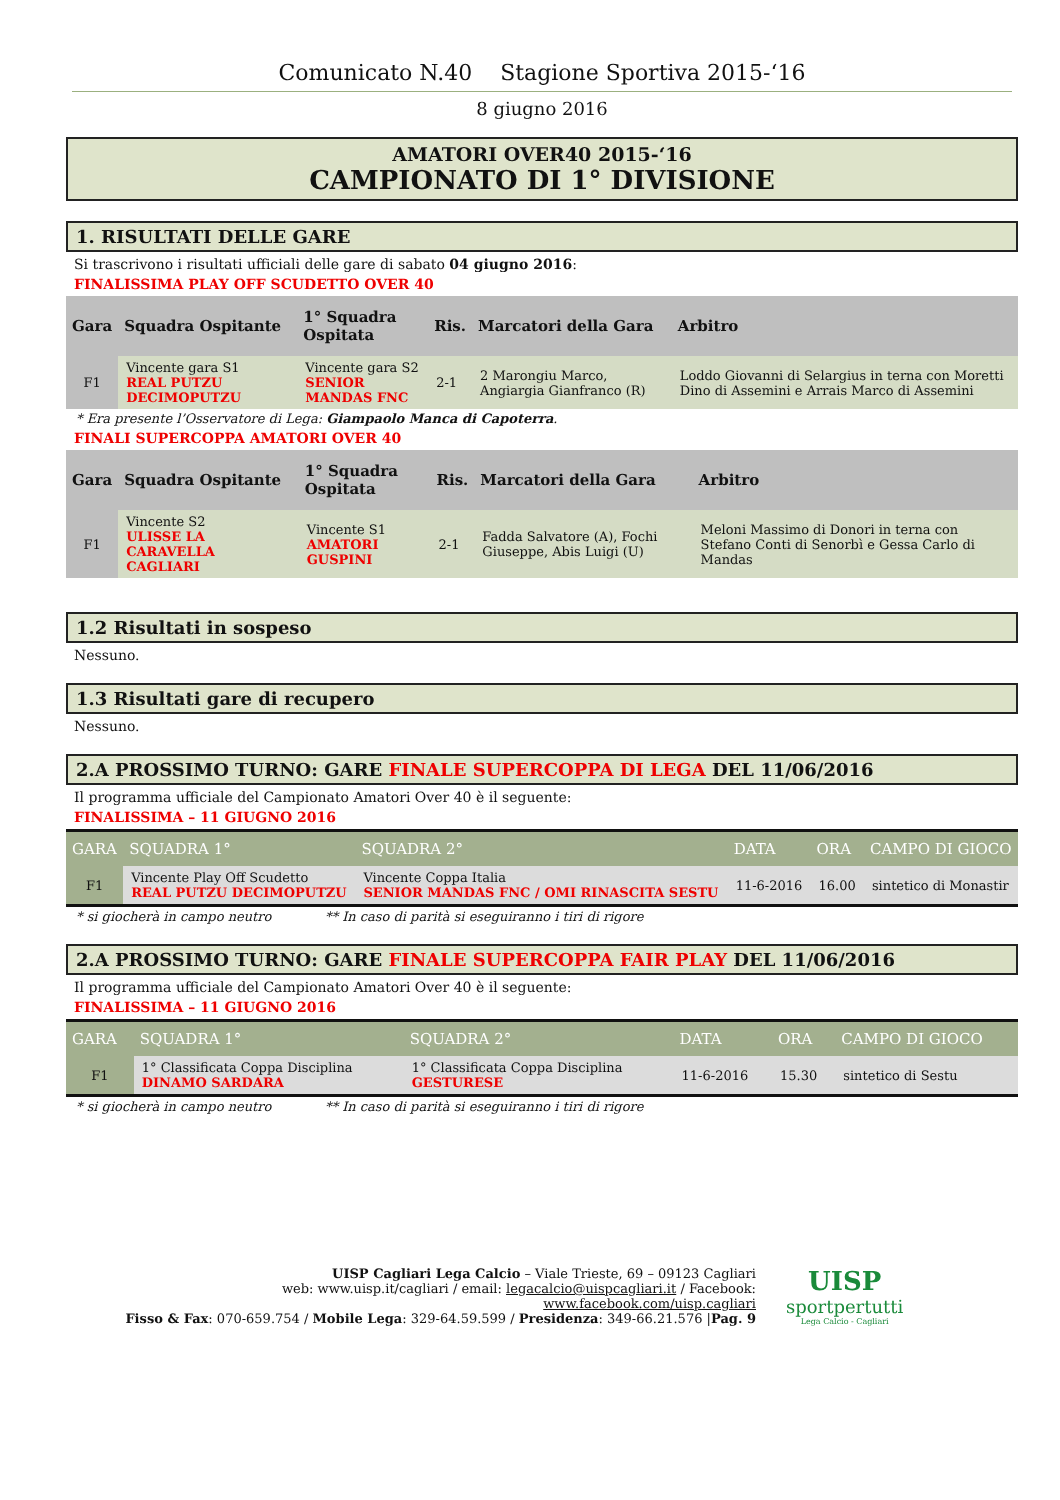Comunicato N.40 Stagione Sportiva 2015-‘16
8 giugno 2016
AMATORI OVER40 2015-‘16
CAMPIONATO DI 1° DIVISIONE
1. RISULTATI DELLE GARE
Si trascrivono i risultati ufficiali delle gare di sabato 04 giugno 2016:
FINALISSIMA PLAY OFF SCUDETTO OVER 40
| Gara | Squadra Ospitante | 1° Squadra Ospitata | Ris. | Marcatori della Gara | Arbitro |
| --- | --- | --- | --- | --- | --- |
| F1 | Vincente gara S1 REAL PUTZU DECIMOPUTZU | Vincente gara S2 SENIOR MANDAS FNC | 2-1 | 2 Marongiu Marco, Angiargia Gianfranco (R) | Loddo Giovanni di Selargius in terna con Moretti Dino di Assemini e Arrais Marco di Assemini |
* Era presente l’Osservatore di Lega: Giampaolo Manca di Capoterra.
FINALI SUPERCOPPA AMATORI OVER 40
| Gara | Squadra Ospitante | 1° Squadra Ospitata | Ris. | Marcatori della Gara | Arbitro |
| --- | --- | --- | --- | --- | --- |
| F1 | Vincente S2 ULISSE LA CARAVELLA CAGLIARI | Vincente S1 AMATORI GUSPINI | 2-1 | Fadda Salvatore (A), Fochi Giuseppe, Abis Luigi (U) | Meloni Massimo di Donori in terna con Stefano Conti di Senorbì e Gessa Carlo di Mandas |
1.2 Risultati in sospeso
Nessuno.
1.3 Risultati gare di recupero
Nessuno.
2.A PROSSIMO TURNO: GARE FINALE SUPERCOPPA DI LEGA DEL 11/06/2016
Il programma ufficiale del Campionato Amatori Over 40 è il seguente:
FINALISSIMA – 11 GIUGNO 2016
| GARA | SQUADRA 1° | SQUADRA 2° | DATA | ORA | CAMPO DI GIOCO |
| --- | --- | --- | --- | --- | --- |
| F1 | Vincente Play Off Scudetto REAL PUTZU DECIMOPUTZU | Vincente Coppa Italia SENIOR MANDAS FNC / OMI RINASCITA SESTU | 11-6-2016 | 16.00 | sintetico di Monastir |
* si giocherà in campo neutro ** In caso di parità si eseguiranno i tiri di rigore
2.A PROSSIMO TURNO: GARE FINALE SUPERCOPPA FAIR PLAY DEL 11/06/2016
Il programma ufficiale del Campionato Amatori Over 40 è il seguente:
FINALISSIMA – 11 GIUGNO 2016
| GARA | SQUADRA 1° | SQUADRA 2° | DATA | ORA | CAMPO DI GIOCO |
| --- | --- | --- | --- | --- | --- |
| F1 | 1° Classificata Coppa Disciplina DINAMO SARDARA | 1° Classificata Coppa Disciplina GESTURESE | 11-6-2016 | 15.30 | sintetico di Sestu |
* si giocherà in campo neutro ** In caso di parità si eseguiranno i tiri di rigore
UISP Cagliari Lega Calcio – Viale Trieste, 69 – 09123 Cagliari
web: www.uisp.it/cagliari / email: legacalcio@uispcagliari.it / Facebook: www.facebook.com/uisp.cagliari
Fisso & Fax: 070-659.754 / Mobile Lega: 329-64.59.599 / Presidenza: 349-66.21.576 |Pag. 9
UISP
sportpertutti
Lega Calcio - Cagliari